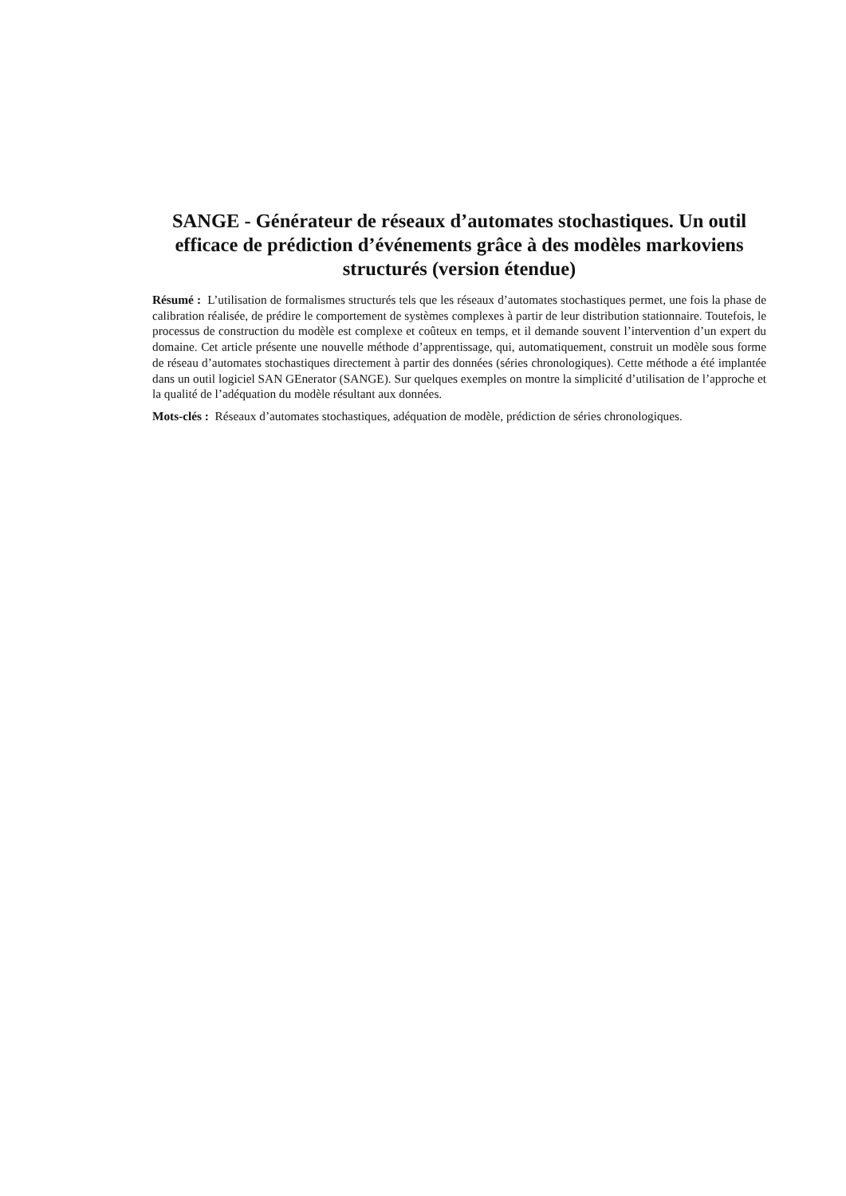SANGE - Générateur de réseaux d’automates stochastiques. Un outil efficace de prédiction d’événements grâce à des modèles markoviens structurés (version étendue)
Résumé : L’utilisation de formalismes structurés tels que les réseaux d’automates stochastiques permet, une fois la phase de calibration réalisée, de prédire le comportement de systèmes complexes à partir de leur distribution stationnaire. Toutefois, le processus de construction du modèle est complexe et coûteux en temps, et il demande souvent l’intervention d’un expert du domaine. Cet article présente une nouvelle méthode d’apprentissage, qui, automatiquement, construit un modèle sous forme de réseau d’automates stochastiques directement à partir des données (séries chronologiques). Cette méthode a été implantée dans un outil logiciel SAN GEnerator (SANGE). Sur quelques exemples on montre la simplicité d’utilisation de l’approche et la qualité de l’adéquation du modèle résultant aux données.
Mots-clés : Réseaux d’automates stochastiques, adéquation de modèle, prédiction de séries chronologiques.